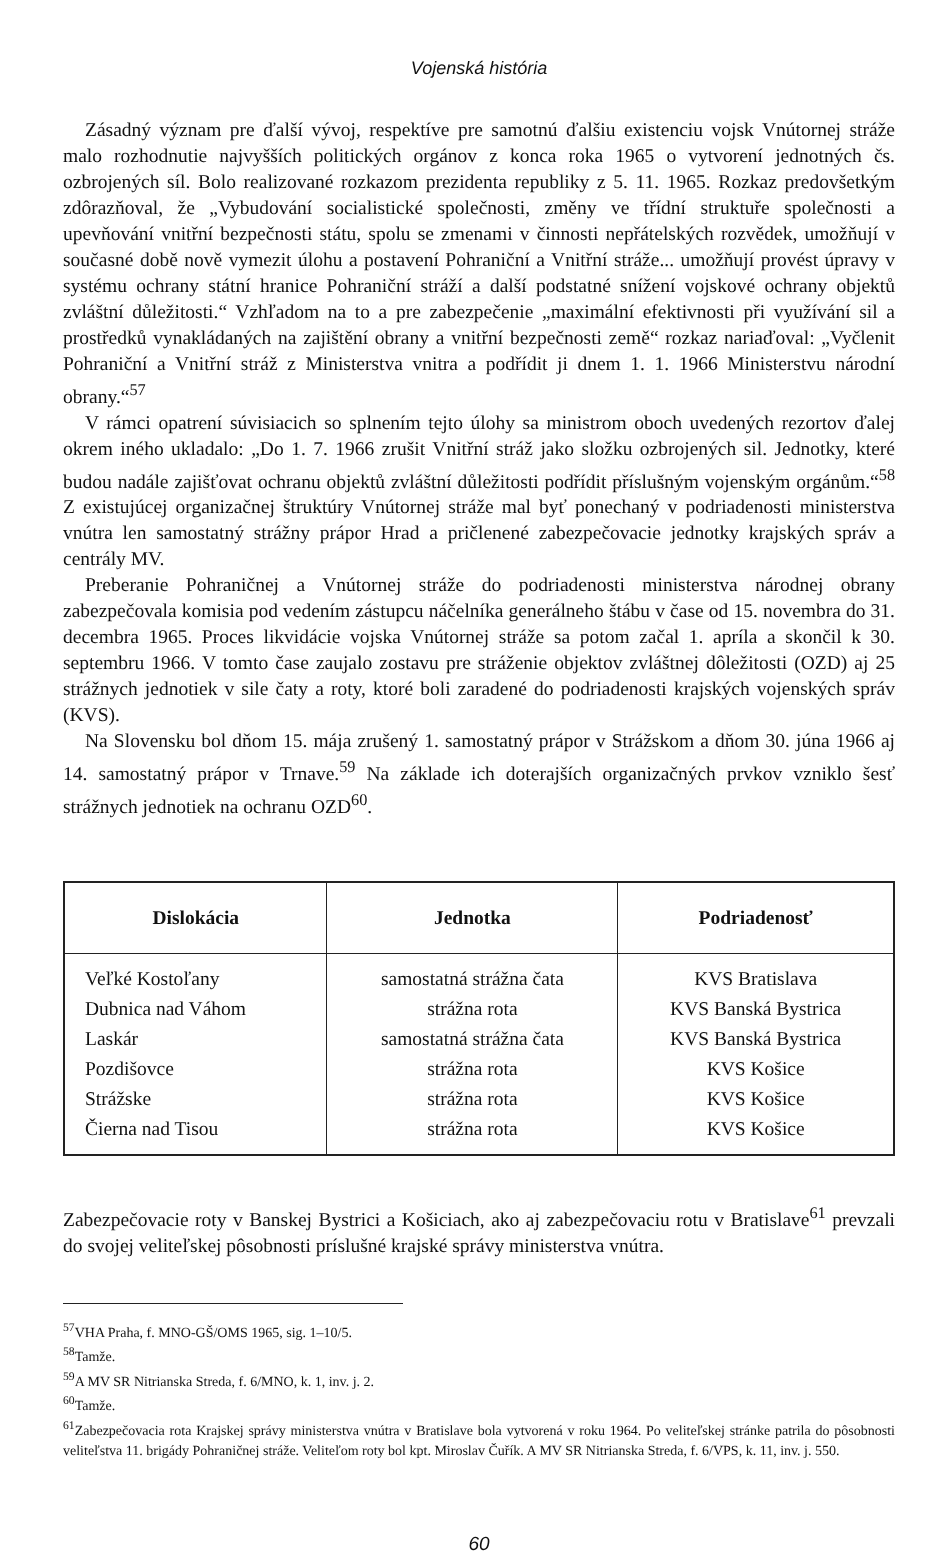Vojenská história
Zásadný význam pre ďalší vývoj, respektíve pre samotnú ďalšiu existenciu vojsk Vnútornej stráže malo rozhodnutie najvyšších politických orgánov z konca roka 1965 o vytvorení jednotných čs. ozbrojených síl. Bolo realizované rozkazom prezidenta republiky z 5. 11. 1965. Rozkaz predovšetkým zdôrazňoval, že „Vybudování socialistické společnosti, změny ve třídní struktuře společnosti a upevňování vnitřní bezpečnosti státu, spolu se zmenami v činnosti nepřátelských rozvědek, umožňují v současné době nově vymezit úlohu a postavení Pohraniční a Vnitřní stráže... umožňují provést úpravy v systému ochrany státní hranice Pohraniční stráží a další podstatné snížení vojskové ochrany objektů zvláštní důležitosti.“ Vzhľadom na to a pre zabezpečenie „maximální efektivnosti při využívání sil a prostředků vynakládaných na zajištění obrany a vnitřní bezpečnosti země“ rozkaz nariaďoval: „Vyčlenit Pohraniční a Vnitřní stráž z Ministerstva vnitra a podřídit ji dnem 1. 1. 1966 Ministerstvu národní obrany.“<sup>57</sup>
V rámci opatrení súvisiacich so splnením tejto úlohy sa ministrom oboch uvedených rezortov ďalej okrem iného ukladalo: „Do 1. 7. 1966 zrušit Vnitřní stráž jako složku ozbrojených sil. Jednotky, které budou nadále zajišťovat ochranu objektů zvláštní důležitosti podřídit příslušným vojenským orgánům.“<sup>58</sup> Z existujúcej organizačnej štruktúry Vnútornej stráže mal byť ponechaný v podriadenosti ministerstva vnútra len samostatný strážny prápor Hrad a pričlenené zabezpečovacie jednotky krajských správ a centrály MV.
Preberanie Pohraničnej a Vnútornej stráže do podriadenosti ministerstva národnej obrany zabezpečovala komisia pod vedením zástupcu náčelníka generálneho štábu v čase od 15. novembra do 31. decembra 1965. Proces likvidácie vojska Vnútornej stráže sa potom začal 1. apríla a skončil k 30. septembru 1966. V tomto čase zaujalo zostavu pre stráženie objektov zvláštnej dôležitosti (OZD) aj 25 strážnych jednotiek v sile čaty a roty, ktoré boli zaradené do podriadenosti krajských vojenských správ (KVS).
Na Slovensku bol dňom 15. mája zrušený 1. samostatný prápor v Strážskom a dňom 30. júna 1966 aj 14. samostatný prápor v Trnave.<sup>59</sup> Na základe ich doterajších organizačných prvkov vzniklo šesť strážnych jednotiek na ochranu OZD<sup>60</sup>.
| Dislokácia | Jednotka | Podriadenosť |
| --- | --- | --- |
| Veľké Kostoľany | samostatná strážna čata | KVS Bratislava |
| Dubnica nad Váhom | strážna rota | KVS Banská Bystrica |
| Laskár | samostatná strážna čata | KVS Banská Bystrica |
| Pozdišovce | strážna rota | KVS Košice |
| Strážske | strážna rota | KVS Košice |
| Čierna nad Tisou | strážna rota | KVS Košice |
Zabezpečovacie roty v Banskej Bystrici a Košiciach, ako aj zabezpečovaciu rotu v Bratislave<sup>61</sup> prevzali do svojej veliteľskej pôsobnosti príslušné krajské správy ministerstva vnútra.
<sup>57</sup>VHA Praha, f. MNO-GŠ/OMS 1965, sig. 1–10/5.
<sup>58</sup> Tamže.
<sup>59</sup> A MV SR Nitrianska Streda, f. 6/MNO, k. 1, inv. j. 2.
<sup>60</sup> Tamže.
<sup>61</sup> Zabezpečovacia rota Krajskej správy ministerstva vnútra v Bratislave bola vytvorená v roku 1964. Po veliteľskej stránke patrila do pôsobnosti veliteľstva 11. brigády Pohraničnej stráže. Veliteľom roty bol kpt. Miroslav Čuřík. A MV SR Nitrianska Streda, f. 6/VPS, k. 11, inv. j. 550.
60